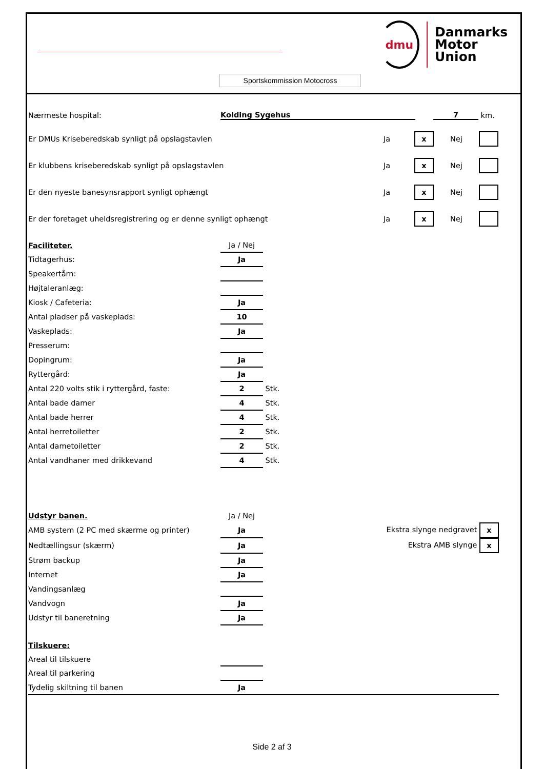dmu
Danmarks
Motor
Union
Sportskommission Motocross
Nærmeste hospital: Kolding Sygehus 7 km.
Er DMUs Kriseberedskab synligt på opslagstavlen Ja x Nej
Er klubbens kriseberedskab synligt på opslagstavlen Ja x Nej
Er den nyeste banesynsrapport synligt ophængt Ja x Nej
Er der foretaget uheldsregistrering og er denne synligt ophængt Ja x Nej
| Faciliteter. | Ja / Nej | |
| Tidtagerhus: | Ja | |
| Speakertårn: | | |
| Højtaleranlæg: | | |
| Kiosk / Cafeteria: | Ja | |
| Antal pladser på vaskeplads: | 10 | |
| Vaskeplads: | Ja | |
| Presserum: | | |
| Dopingrum: | Ja | |
| Ryttergård: | Ja | |
| Antal 220 volts stik i ryttergård, faste: | 2 | Stk. |
| Antal bade damer | 4 | Stk. |
| Antal bade herrer | 4 | Stk. |
| Antal herretoiletter | 2 | Stk. |
| Antal dametoiletter | 2 | Stk. |
| Antal vandhaner med drikkevand | 4 | Stk. |
| Udstyr banen. | Ja / Nej | |
| AMB system (2 PC med skærme og printer) | Ja | Ekstra slynge nedgravet x |
| Nedtællingsur (skærm) | Ja | Ekstra AMB slynge x |
| Strøm backup | Ja | |
| Internet | Ja | |
| Vandingsanlæg | | |
| Vandvogn | Ja | |
| Udstyr til baneretning | Ja | |
| Tilskuere: | | |
| Areal til tilskuere | | |
| Areal til parkering | | |
| Tydelig skiltning til banen | Ja | |
Side 2 af 3